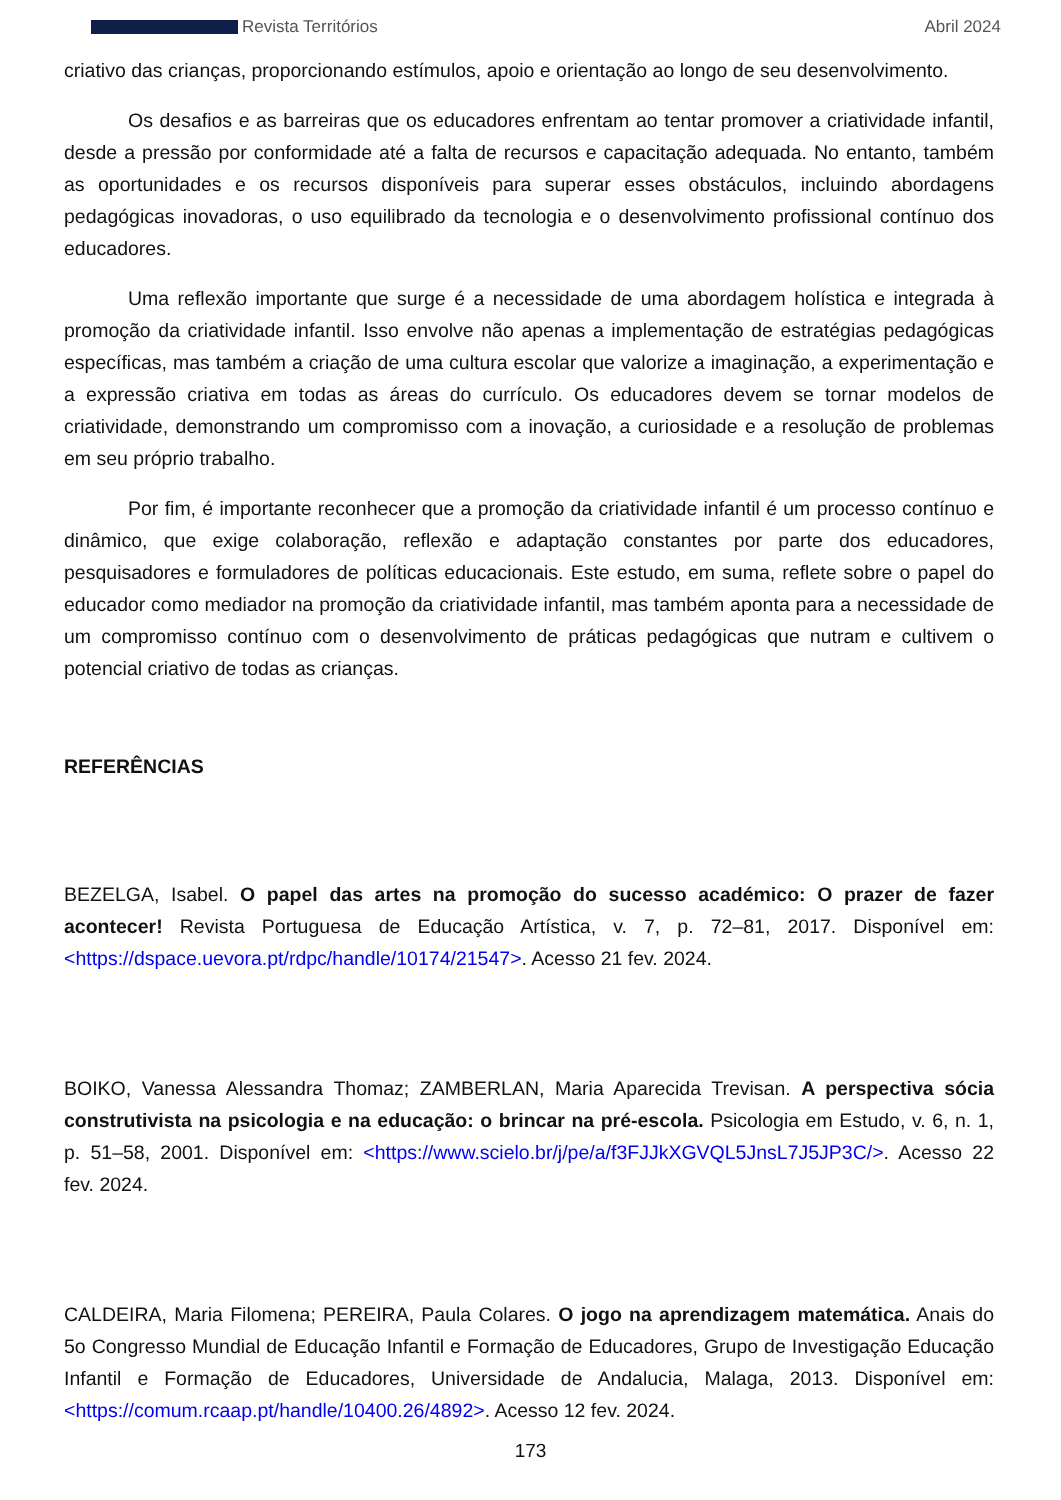Revista Territórios Abril 2024
criativo das crianças, proporcionando estímulos, apoio e orientação ao longo de seu desenvolvimento.
Os desafios e as barreiras que os educadores enfrentam ao tentar promover a criatividade infantil, desde a pressão por conformidade até a falta de recursos e capacitação adequada. No entanto, também as oportunidades e os recursos disponíveis para superar esses obstáculos, incluindo abordagens pedagógicas inovadoras, o uso equilibrado da tecnologia e o desenvolvimento profissional contínuo dos educadores.
Uma reflexão importante que surge é a necessidade de uma abordagem holística e integrada à promoção da criatividade infantil. Isso envolve não apenas a implementação de estratégias pedagógicas específicas, mas também a criação de uma cultura escolar que valorize a imaginação, a experimentação e a expressão criativa em todas as áreas do currículo. Os educadores devem se tornar modelos de criatividade, demonstrando um compromisso com a inovação, a curiosidade e a resolução de problemas em seu próprio trabalho.
Por fim, é importante reconhecer que a promoção da criatividade infantil é um processo contínuo e dinâmico, que exige colaboração, reflexão e adaptação constantes por parte dos educadores, pesquisadores e formuladores de políticas educacionais. Este estudo, em suma, reflete sobre o papel do educador como mediador na promoção da criatividade infantil, mas também aponta para a necessidade de um compromisso contínuo com o desenvolvimento de práticas pedagógicas que nutram e cultivem o potencial criativo de todas as crianças.
REFERÊNCIAS
BEZELGA, Isabel. O papel das artes na promoção do sucesso académico: O prazer de fazer acontecer! Revista Portuguesa de Educação Artística, v. 7, p. 72–81, 2017. Disponível em: <https://dspace.uevora.pt/rdpc/handle/10174/21547>. Acesso 21 fev. 2024.
BOIKO, Vanessa Alessandra Thomaz; ZAMBERLAN, Maria Aparecida Trevisan. A perspectiva sócia construtivista na psicologia e na educação: o brincar na pré-escola. Psicologia em Estudo, v. 6, n. 1, p. 51–58, 2001. Disponível em: <https://www.scielo.br/j/pe/a/f3FJJkXGVQL5JnsL7J5JP3C/>. Acesso 22 fev. 2024.
CALDEIRA, Maria Filomena; PEREIRA, Paula Colares. O jogo na aprendizagem matemática. Anais do 5o Congresso Mundial de Educação Infantil e Formação de Educadores, Grupo de Investigação Educação Infantil e Formação de Educadores, Universidade de Andalucia, Malaga, 2013. Disponível em: <https://comum.rcaap.pt/handle/10400.26/4892>. Acesso 12 fev. 2024.
173